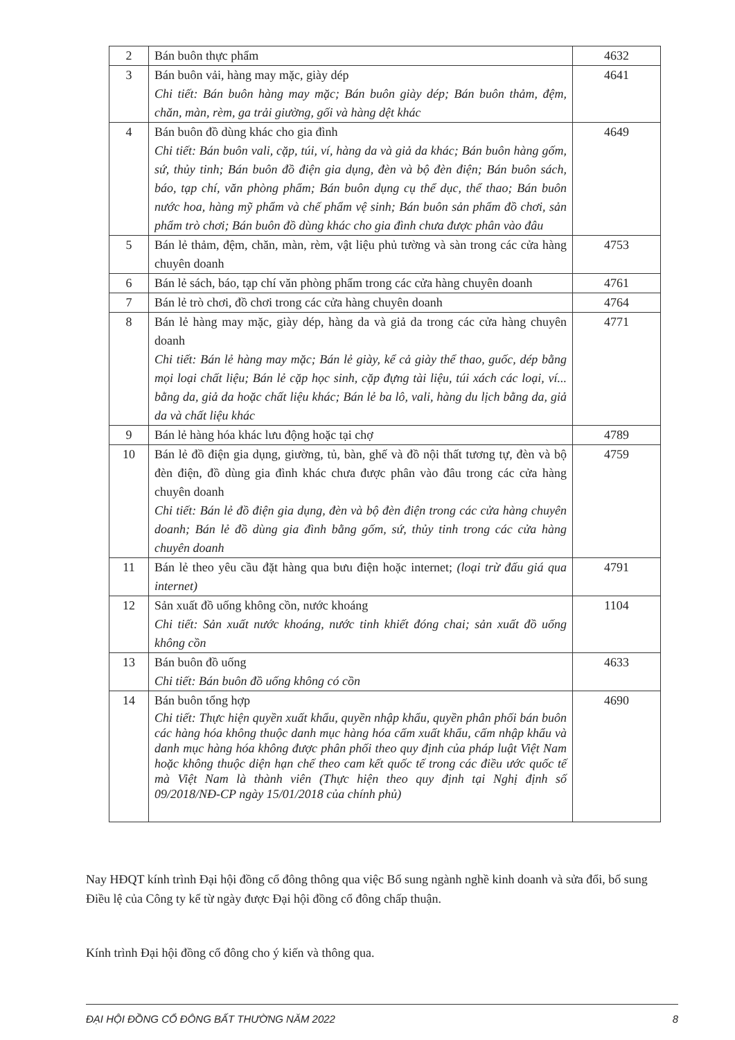| 2 | Bán buôn thực phẩm | 4632 |
| 3 | Bán buôn vải, hàng may mặc, giày dép Chi tiết: Bán buôn hàng may mặc; Bán buôn giày dép; Bán buôn thảm, đệm, chăn, màn, rèm, ga trải giường, gối và hàng dệt khác | 4641 |
| 4 | Bán buôn đồ dùng khác cho gia đình Chi tiết: Bán buôn vali, cặp, túi, ví, hàng da và giả da khác; Bán buôn hàng gốm, sứ, thủy tinh; Bán buôn đồ điện gia dụng, đèn và bộ đèn điện; Bán buôn sách, báo, tạp chí, văn phòng phẩm; Bán buôn dụng cụ thể dục, thể thao; Bán buôn nước hoa, hàng mỹ phẩm và chế phẩm vệ sinh; Bán buôn sản phẩm đồ chơi, sản phẩm trò chơi; Bán buôn đồ dùng khác cho gia đình chưa được phân vào đâu | 4649 |
| 5 | Bán lẻ thảm, đệm, chăn, màn, rèm, vật liệu phủ tường và sàn trong các cửa hàng chuyên doanh | 4753 |
| 6 | Bán lẻ sách, báo, tạp chí văn phòng phẩm trong các cửa hàng chuyên doanh | 4761 |
| 7 | Bán lẻ trò chơi, đồ chơi trong các cửa hàng chuyên doanh | 4764 |
| 8 | Bán lẻ hàng may mặc, giày dép, hàng da và giả da trong các cửa hàng chuyên doanh Chi tiết: Bán lẻ hàng may mặc; Bán lẻ giày, kể cả giày thể thao, guốc, dép bằng mọi loại chất liệu; Bán lẻ cặp học sinh, cặp đựng tài liệu, túi xách các loại, ví... bằng da, giả da hoặc chất liệu khác; Bán lẻ ba lô, vali, hàng du lịch bằng da, giả da và chất liệu khác | 4771 |
| 9 | Bán lẻ hàng hóa khác lưu động hoặc tại chợ | 4789 |
| 10 | Bán lẻ đồ điện gia dụng, giường, tủ, bàn, ghế và đồ nội thất tương tự, đèn và bộ đèn điện, đồ dùng gia đình khác chưa được phân vào đâu trong các cửa hàng chuyên doanh Chi tiết: Bán lẻ đồ điện gia dụng, đèn và bộ đèn điện trong các cửa hàng chuyên doanh; Bán lẻ đồ dùng gia đình bằng gốm, sứ, thủy tinh trong các cửa hàng chuyên doanh | 4759 |
| 11 | Bán lẻ theo yêu cầu đặt hàng qua bưu điện hoặc internet; (loại trừ đấu giá qua internet) | 4791 |
| 12 | Sản xuất đồ uống không cồn, nước khoáng Chi tiết: Sản xuất nước khoáng, nước tinh khiết đóng chai; sản xuất đồ uống không cồn | 1104 |
| 13 | Bán buôn đồ uống Chi tiết: Bán buôn đồ uống không có cồn | 4633 |
| 14 | Bán buôn tổng hợp Chi tiết: Thực hiện quyền xuất khẩu, quyền nhập khẩu, quyền phân phối bán buôn các hàng hóa không thuộc danh mục hàng hóa cấm xuất khẩu, cấm nhập khẩu và danh mục hàng hóa không được phân phối theo quy định của pháp luật Việt Nam hoặc không thuộc diện hạn chế theo cam kết quốc tế trong các điều ước quốc tế mà Việt Nam là thành viên (Thực hiện theo quy định tại Nghị định số 09/2018/NĐ-CP ngày 15/01/2018 của chính phủ) | 4690 |
Nay HĐQT kính trình Đại hội đồng cổ đông thông qua việc Bổ sung ngành nghề kinh doanh và sửa đổi, bổ sung Điều lệ của Công ty kể từ ngày được Đại hội đồng cổ đông chấp thuận.
Kính trình Đại hội đồng cổ đông cho ý kiến và thông qua.
ĐẠI HỘI ĐỒNG CỔ ĐÔNG BẤT THƯỜNG NĂM 2022 8